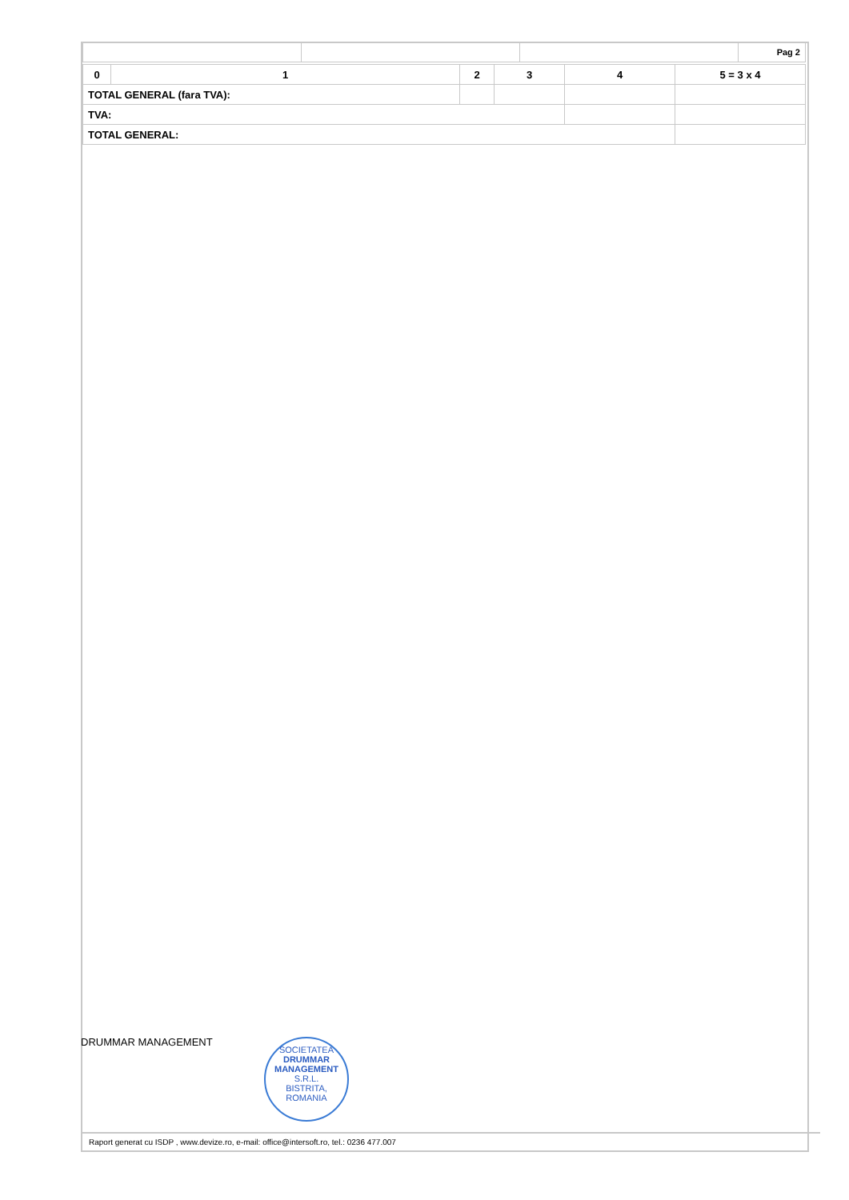| | | | Pag 2 |
| 0 | 1 | 2 | 3 | 4 | 5 = 3 x 4 |
| TOTAL GENERAL (fara TVA): | | | | | |
| TVA: | | | | | |
| TOTAL GENERAL: | | | | | |
DRUMMAR MANAGEMENT
SOCIETATEA
DRUMMAR
MANAGEMENT
S.R.L.
BISTRITA, ROMANIA
Raport generat cu ISDP , www.devize.ro, e-mail: office@intersoft.ro, tel.: 0236 477.007